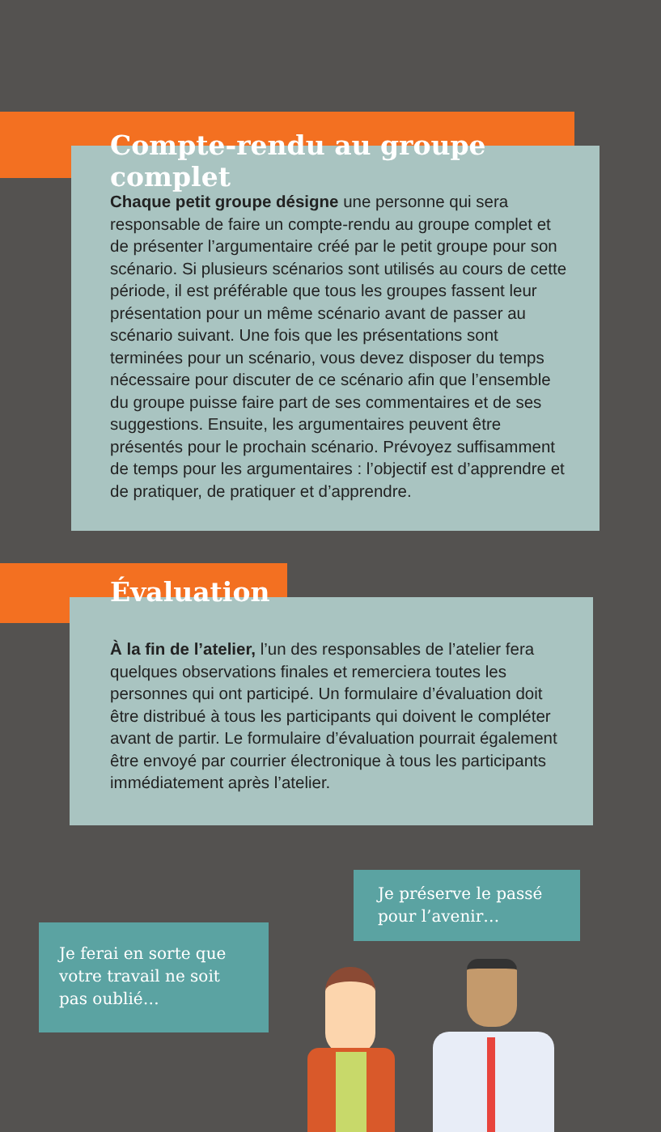Compte-rendu au groupe complet
Chaque petit groupe désigne une personne qui sera responsable de faire un compte-rendu au groupe complet et de présenter l’argumentaire créé par le petit groupe pour son scénario. Si plusieurs scénarios sont utilisés au cours de cette période, il est préférable que tous les groupes fassent leur présentation pour un même scénario avant de passer au scénario suivant. Une fois que les présentations sont terminées pour un scénario, vous devez disposer du temps nécessaire pour discuter de ce scénario afin que l’ensemble du groupe puisse faire part de ses commentaires et de ses suggestions. Ensuite, les argumentaires peuvent être présentés pour le prochain scénario. Prévoyez suffisamment de temps pour les argumentaires : l’objectif est d’apprendre et de pratiquer, de pratiquer et d’apprendre.
Évaluation
À la fin de l’atelier, l’un des responsables de l’atelier fera quelques observations finales et remerciera toutes les personnes qui ont participé. Un formulaire d’évaluation doit être distribué à tous les participants qui doivent le compléter avant de partir. Le formulaire d’évaluation pourrait également être envoyé par courrier électronique à tous les participants immédiatement après l’atelier.
Je préserve le passé pour l’avenir…
Je ferai en sorte que votre travail ne soit pas oublié…